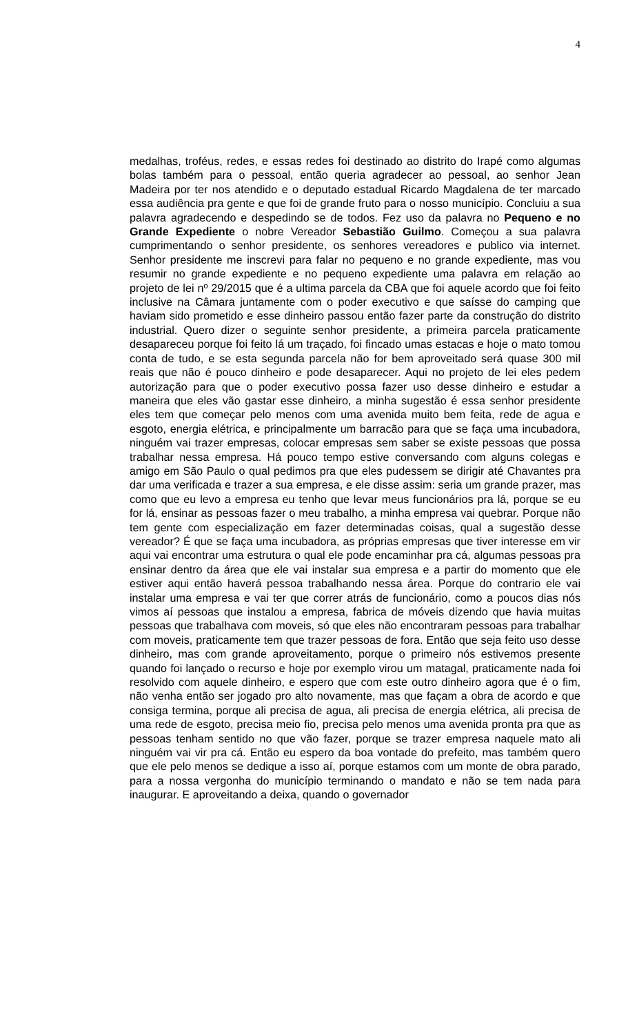4
medalhas, troféus, redes, e essas redes foi destinado ao distrito do Irapé como algumas bolas também para o pessoal, então queria agradecer ao pessoal, ao senhor Jean Madeira por ter nos atendido e o deputado estadual Ricardo Magdalena de ter marcado essa audiência pra gente e que foi de grande fruto para o nosso município. Concluiu a sua palavra agradecendo e despedindo se de todos. Fez uso da palavra no Pequeno e no Grande Expediente o nobre Vereador Sebastião Guilmo. Começou a sua palavra cumprimentando o senhor presidente, os senhores vereadores e publico via internet. Senhor presidente me inscrevi para falar no pequeno e no grande expediente, mas vou resumir no grande expediente e no pequeno expediente uma palavra em relação ao projeto de lei nº 29/2015 que é a ultima parcela da CBA que foi aquele acordo que foi feito inclusive na Câmara juntamente com o poder executivo e que saísse do camping que haviam sido prometido e esse dinheiro passou então fazer parte da construção do distrito industrial. Quero dizer o seguinte senhor presidente, a primeira parcela praticamente desapareceu porque foi feito lá um traçado, foi fincado umas estacas e hoje o mato tomou conta de tudo, e se esta segunda parcela não for bem aproveitado será quase 300 mil reais que não é pouco dinheiro e pode desaparecer. Aqui no projeto de lei eles pedem autorização para que o poder executivo possa fazer uso desse dinheiro e estudar a maneira que eles vão gastar esse dinheiro, a minha sugestão é essa senhor presidente eles tem que começar pelo menos com uma avenida muito bem feita, rede de agua e esgoto, energia elétrica, e principalmente um barracão para que se faça uma incubadora, ninguém vai trazer empresas, colocar empresas sem saber se existe pessoas que possa trabalhar nessa empresa. Há pouco tempo estive conversando com alguns colegas e amigo em São Paulo o qual pedimos pra que eles pudessem se dirigir até Chavantes pra dar uma verificada e trazer a sua empresa, e ele disse assim: seria um grande prazer, mas como que eu levo a empresa eu tenho que levar meus funcionários pra lá, porque se eu for lá, ensinar as pessoas fazer o meu trabalho, a minha empresa vai quebrar. Porque não tem gente com especialização em fazer determinadas coisas, qual a sugestão desse vereador? É que se faça uma incubadora, as próprias empresas que tiver interesse em vir aqui vai encontrar uma estrutura o qual ele pode encaminhar pra cá, algumas pessoas pra ensinar dentro da área que ele vai instalar sua empresa e a partir do momento que ele estiver aqui então haverá pessoa trabalhando nessa área. Porque do contrario ele vai instalar uma empresa e vai ter que correr atrás de funcionário, como a poucos dias nós vimos aí pessoas que instalou a empresa, fabrica de móveis dizendo que havia muitas pessoas que trabalhava com moveis, só que eles não encontraram pessoas para trabalhar com moveis, praticamente tem que trazer pessoas de fora. Então que seja feito uso desse dinheiro, mas com grande aproveitamento, porque o primeiro nós estivemos presente quando foi lançado o recurso e hoje por exemplo virou um matagal, praticamente nada foi resolvido com aquele dinheiro, e espero que com este outro dinheiro agora que é o fim, não venha então ser jogado pro alto novamente, mas que façam a obra de acordo e que consiga termina, porque ali precisa de agua, ali precisa de energia elétrica, ali precisa de uma rede de esgoto, precisa meio fio, precisa pelo menos uma avenida pronta pra que as pessoas tenham sentido no que vão fazer, porque se trazer empresa naquele mato ali ninguém vai vir pra cá. Então eu espero da boa vontade do prefeito, mas também quero que ele pelo menos se dedique a isso aí, porque estamos com um monte de obra parado, para a nossa vergonha do município terminando o mandato e não se tem nada para inaugurar. E aproveitando a deixa, quando o governador